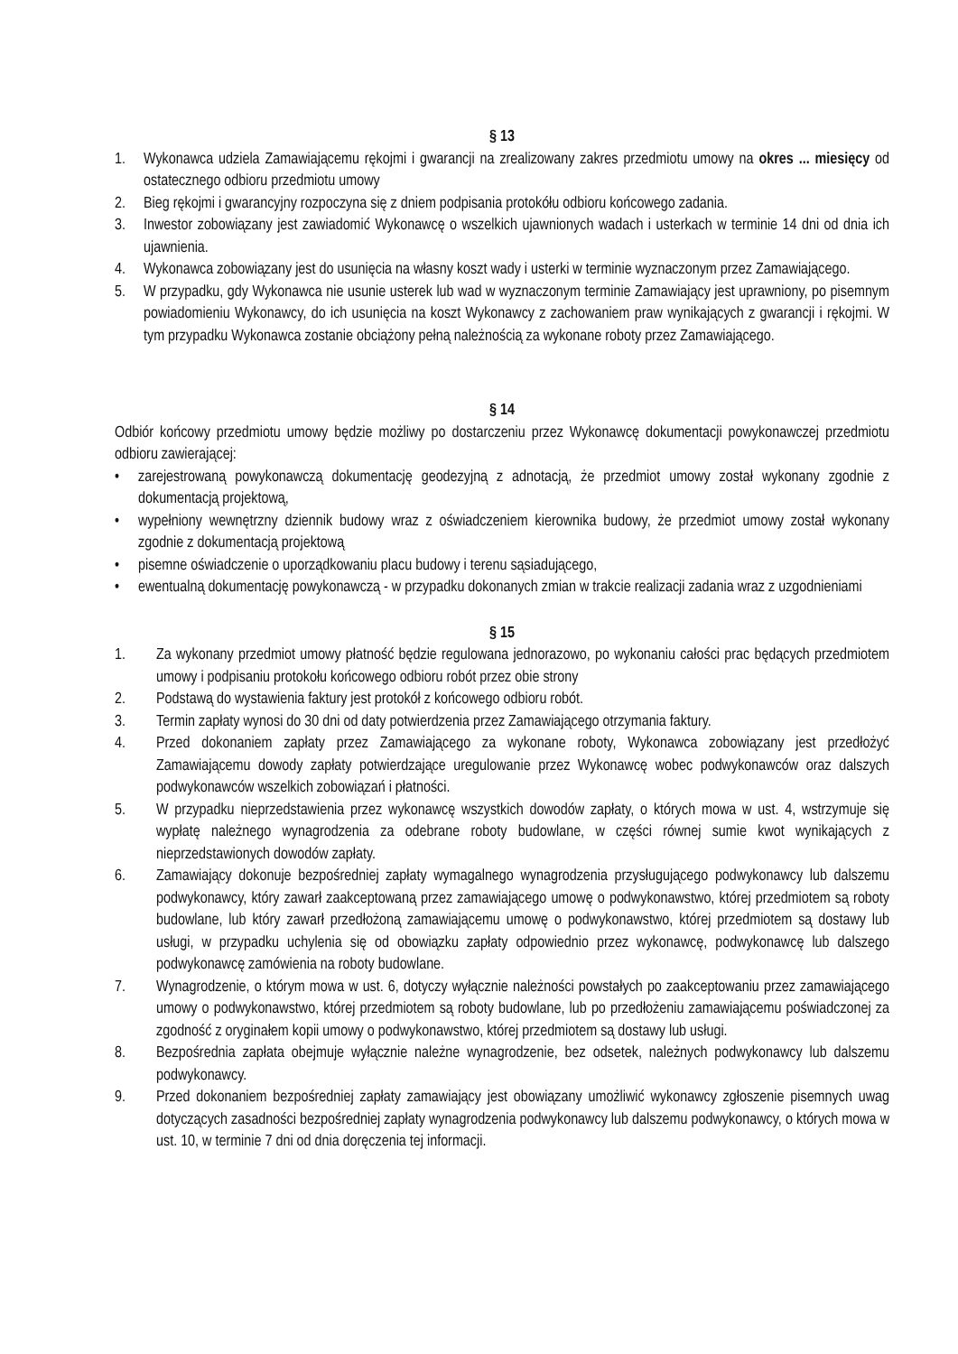§ 13
1. Wykonawca udziela Zamawiającemu rękojmi i gwarancji na zrealizowany zakres przedmiotu umowy na okres ... miesięcy od ostatecznego odbioru przedmiotu umowy
2. Bieg rękojmi i gwarancyjny rozpoczyna się z dniem podpisania protokółu odbioru końcowego zadania.
3. Inwestor zobowiązany jest zawiadomić Wykonawcę o wszelkich ujawnionych wadach i usterkach w terminie 14 dni od dnia ich ujawnienia.
4. Wykonawca zobowiązany jest do usunięcia na własny koszt wady i usterki w terminie wyznaczonym przez Zamawiającego.
5. W przypadku, gdy Wykonawca nie usunie usterek lub wad w wyznaczonym terminie Zamawiający jest uprawniony, po pisemnym powiadomieniu Wykonawcy, do ich usunięcia na koszt Wykonawcy z zachowaniem praw wynikających z gwarancji i rękojmi. W tym przypadku Wykonawca zostanie obciążony pełną należnością za wykonane roboty przez Zamawiającego.
§ 14
Odbiór końcowy przedmiotu umowy będzie możliwy po dostarczeniu przez Wykonawcę dokumentacji powykonawczej przedmiotu odbioru zawierającej:
• zarejestrowaną powykonawczą dokumentację geodezyjną z adnotacją, że przedmiot umowy został wykonany zgodnie z dokumentacją projektową,
• wypełniony wewnętrzny dziennik budowy wraz z oświadczeniem kierownika budowy, że przedmiot umowy został wykonany zgodnie z dokumentacją projektową
• pisemne oświadczenie o uporządkowaniu placu budowy i terenu sąsiadującego,
• ewentualną dokumentację powykonawczą - w przypadku dokonanych zmian w trakcie realizacji zadania wraz z uzgodnieniami
§ 15
1. Za wykonany przedmiot umowy płatność będzie regulowana jednorazowo, po wykonaniu całości prac będących przedmiotem umowy i podpisaniu protokołu końcowego odbioru robót przez obie strony
2. Podstawą do wystawienia faktury jest protokół z końcowego odbioru robót.
3. Termin zapłaty wynosi do 30 dni od daty potwierdzenia przez Zamawiającego otrzymania faktury.
4. Przed dokonaniem zapłaty przez Zamawiającego za wykonane roboty, Wykonawca zobowiązany jest przedłożyć Zamawiającemu dowody zapłaty potwierdzające uregulowanie przez Wykonawcę wobec podwykonawców oraz dalszych podwykonawców wszelkich zobowiązań i płatności.
5. W przypadku nieprzedstawienia przez wykonawcę wszystkich dowodów zapłaty, o których mowa w ust. 4, wstrzymuje się wypłatę należnego wynagrodzenia za odebrane roboty budowlane, w części równej sumie kwot wynikających z nieprzedstawionych dowodów zapłaty.
6. Zamawiający dokonuje bezpośredniej zapłaty wymagalnego wynagrodzenia przysługującego podwykonawcy lub dalszemu podwykonawcy, który zawarł zaakceptowaną przez zamawiającego umowę o podwykonawstwo, której przedmiotem są roboty budowlane, lub który zawarł przedłożoną zamawiającemu umowę o podwykonawstwo, której przedmiotem są dostawy lub usługi, w przypadku uchylenia się od obowiązku zapłaty odpowiednio przez wykonawcę, podwykonawcę lub dalszego podwykonawcę zamówienia na roboty budowlane.
7. Wynagrodzenie, o którym mowa w ust. 6, dotyczy wyłącznie należności powstałych po zaakceptowaniu przez zamawiającego umowy o podwykonawstwo, której przedmiotem są roboty budowlane, lub po przedłożeniu zamawiającemu poświadczonej za zgodność z oryginałem kopii umowy o podwykonawstwo, której przedmiotem są dostawy lub usługi.
8. Bezpośrednia zapłata obejmuje wyłącznie należne wynagrodzenie, bez odsetek, należnych podwykonawcy lub dalszemu podwykonawcy.
9. Przed dokonaniem bezpośredniej zapłaty zamawiający jest obowiązany umożliwić wykonawcy zgłoszenie pisemnych uwag dotyczących zasadności bezpośredniej zapłaty wynagrodzenia podwykonawcy lub dalszemu podwykonawcy, o których mowa w ust. 10, w terminie 7 dni od dnia doręczenia tej informacji.